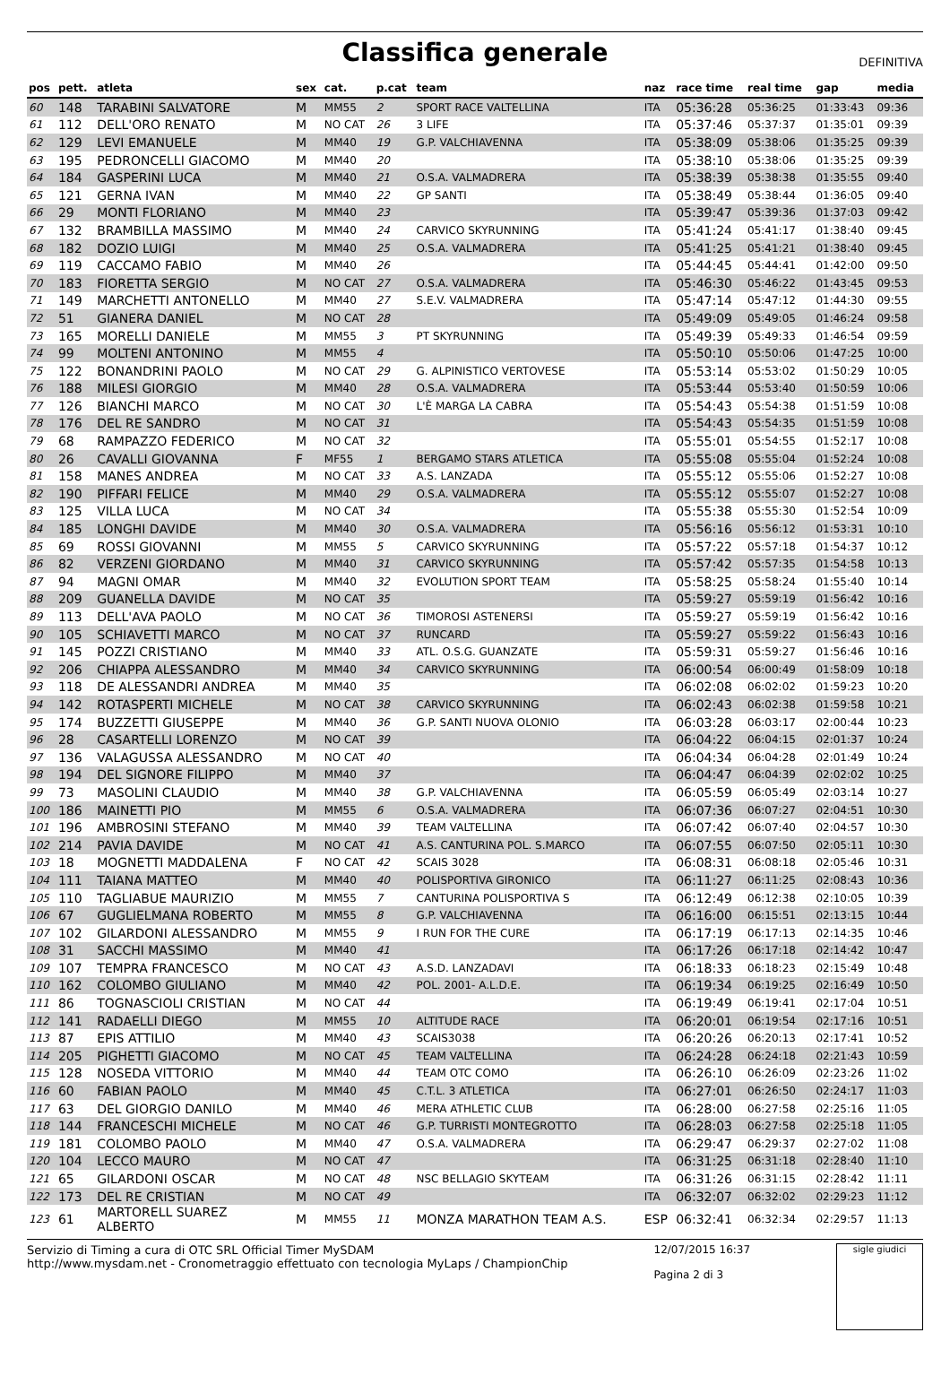Classifica generale
DEFINITIVA
| pos | pett. | atleta | sex | cat. | p.cat | team | naz | race time | real time | gap | media |
| --- | --- | --- | --- | --- | --- | --- | --- | --- | --- | --- | --- |
| 60 | 148 | TARABINI SALVATORE | M | MM55 | 2 | SPORT RACE VALTELLINA | ITA | 05:36:28 | 05:36:25 | 01:33:43 | 09:36 |
| 61 | 112 | DELL'ORO RENATO | M | NO CAT | 26 | 3 LIFE | ITA | 05:37:46 | 05:37:37 | 01:35:01 | 09:39 |
| 62 | 129 | LEVI EMANUELE | M | MM40 | 19 | G.P. VALCHIAVENNA | ITA | 05:38:09 | 05:38:06 | 01:35:25 | 09:39 |
| 63 | 195 | PEDRONCELLI GIACOMO | M | MM40 | 20 | | ITA | 05:38:10 | 05:38:06 | 01:35:25 | 09:39 |
| 64 | 184 | GASPERINI LUCA | M | MM40 | 21 | O.S.A. VALMADRERA | ITA | 05:38:39 | 05:38:38 | 01:35:55 | 09:40 |
| 65 | 121 | GERNA IVAN | M | MM40 | 22 | GP SANTI | ITA | 05:38:49 | 05:38:44 | 01:36:05 | 09:40 |
| 66 | 29 | MONTI FLORIANO | M | MM40 | 23 | | ITA | 05:39:47 | 05:39:36 | 01:37:03 | 09:42 |
| 67 | 132 | BRAMBILLA MASSIMO | M | MM40 | 24 | CARVICO SKYRUNNING | ITA | 05:41:24 | 05:41:17 | 01:38:40 | 09:45 |
| 68 | 182 | DOZIO LUIGI | M | MM40 | 25 | O.S.A. VALMADRERA | ITA | 05:41:25 | 05:41:21 | 01:38:40 | 09:45 |
| 69 | 119 | CACCAMO FABIO | M | MM40 | 26 | | ITA | 05:44:45 | 05:44:41 | 01:42:00 | 09:50 |
| 70 | 183 | FIORETTA SERGIO | M | NO CAT | 27 | O.S.A. VALMADRERA | ITA | 05:46:30 | 05:46:22 | 01:43:45 | 09:53 |
| 71 | 149 | MARCHETTI ANTONELLO | M | MM40 | 27 | S.E.V. VALMADRERA | ITA | 05:47:14 | 05:47:12 | 01:44:30 | 09:55 |
| 72 | 51 | GIANERA DANIEL | M | NO CAT | 28 | | ITA | 05:49:09 | 05:49:05 | 01:46:24 | 09:58 |
| 73 | 165 | MORELLI DANIELE | M | MM55 | 3 | PT SKYRUNNING | ITA | 05:49:39 | 05:49:33 | 01:46:54 | 09:59 |
| 74 | 99 | MOLTENI ANTONINO | M | MM55 | 4 | | ITA | 05:50:10 | 05:50:06 | 01:47:25 | 10:00 |
| 75 | 122 | BONANDRINI PAOLO | M | NO CAT | 29 | G. ALPINISTICO VERTOVESE | ITA | 05:53:14 | 05:53:02 | 01:50:29 | 10:05 |
| 76 | 188 | MILESI GIORGIO | M | MM40 | 28 | O.S.A. VALMADRERA | ITA | 05:53:44 | 05:53:40 | 01:50:59 | 10:06 |
| 77 | 126 | BIANCHI MARCO | M | NO CAT | 30 | L'È MARGA LA CABRA | ITA | 05:54:43 | 05:54:38 | 01:51:59 | 10:08 |
| 78 | 176 | DEL RE SANDRO | M | NO CAT | 31 | | ITA | 05:54:43 | 05:54:35 | 01:51:59 | 10:08 |
| 79 | 68 | RAMPAZZO FEDERICO | M | NO CAT | 32 | | ITA | 05:55:01 | 05:54:55 | 01:52:17 | 10:08 |
| 80 | 26 | CAVALLI GIOVANNA | F | MF55 | 1 | BERGAMO STARS ATLETICA | ITA | 05:55:08 | 05:55:04 | 01:52:24 | 10:08 |
| 81 | 158 | MANES ANDREA | M | NO CAT | 33 | A.S. LANZADA | ITA | 05:55:12 | 05:55:06 | 01:52:27 | 10:08 |
| 82 | 190 | PIFFARI FELICE | M | MM40 | 29 | O.S.A. VALMADRERA | ITA | 05:55:12 | 05:55:07 | 01:52:27 | 10:08 |
| 83 | 125 | VILLA LUCA | M | NO CAT | 34 | | ITA | 05:55:38 | 05:55:30 | 01:52:54 | 10:09 |
| 84 | 185 | LONGHI DAVIDE | M | MM40 | 30 | O.S.A. VALMADRERA | ITA | 05:56:16 | 05:56:12 | 01:53:31 | 10:10 |
| 85 | 69 | ROSSI GIOVANNI | M | MM55 | 5 | CARVICO SKYRUNNING | ITA | 05:57:22 | 05:57:18 | 01:54:37 | 10:12 |
| 86 | 82 | VERZENI GIORDANO | M | MM40 | 31 | CARVICO SKYRUNNING | ITA | 05:57:42 | 05:57:35 | 01:54:58 | 10:13 |
| 87 | 94 | MAGNI OMAR | M | MM40 | 32 | EVOLUTION SPORT TEAM | ITA | 05:58:25 | 05:58:24 | 01:55:40 | 10:14 |
| 88 | 209 | GUANELLA DAVIDE | M | NO CAT | 35 | | ITA | 05:59:27 | 05:59:19 | 01:56:42 | 10:16 |
| 89 | 113 | DELL'AVA PAOLO | M | NO CAT | 36 | TIMOROSI ASTENERSI | ITA | 05:59:27 | 05:59:19 | 01:56:42 | 10:16 |
| 90 | 105 | SCHIAVETTI MARCO | M | NO CAT | 37 | RUNCARD | ITA | 05:59:27 | 05:59:22 | 01:56:43 | 10:16 |
| 91 | 145 | POZZI CRISTIANO | M | MM40 | 33 | ATL. O.S.G. GUANZATE | ITA | 05:59:31 | 05:59:27 | 01:56:46 | 10:16 |
| 92 | 206 | CHIAPPA ALESSANDRO | M | MM40 | 34 | CARVICO SKYRUNNING | ITA | 06:00:54 | 06:00:49 | 01:58:09 | 10:18 |
| 93 | 118 | DE ALESSANDRI ANDREA | M | MM40 | 35 | | ITA | 06:02:08 | 06:02:02 | 01:59:23 | 10:20 |
| 94 | 142 | ROTASPERTI MICHELE | M | NO CAT | 38 | CARVICO SKYRUNNING | ITA | 06:02:43 | 06:02:38 | 01:59:58 | 10:21 |
| 95 | 174 | BUZZETTI GIUSEPPE | M | MM40 | 36 | G.P. SANTI NUOVA OLONIO | ITA | 06:03:28 | 06:03:17 | 02:00:44 | 10:23 |
| 96 | 28 | CASARTELLI LORENZO | M | NO CAT | 39 | | ITA | 06:04:22 | 06:04:15 | 02:01:37 | 10:24 |
| 97 | 136 | VALAGUSSA ALESSANDRO | M | NO CAT | 40 | | ITA | 06:04:34 | 06:04:28 | 02:01:49 | 10:24 |
| 98 | 194 | DEL SIGNORE FILIPPO | M | MM40 | 37 | | ITA | 06:04:47 | 06:04:39 | 02:02:02 | 10:25 |
| 99 | 73 | MASOLINI CLAUDIO | M | MM40 | 38 | G.P. VALCHIAVENNA | ITA | 06:05:59 | 06:05:49 | 02:03:14 | 10:27 |
| 100 | 186 | MAINETTI PIO | M | MM55 | 6 | O.S.A. VALMADRERA | ITA | 06:07:36 | 06:07:27 | 02:04:51 | 10:30 |
| 101 | 196 | AMBROSINI STEFANO | M | MM40 | 39 | TEAM VALTELLINA | ITA | 06:07:42 | 06:07:40 | 02:04:57 | 10:30 |
| 102 | 214 | PAVIA DAVIDE | M | NO CAT | 41 | A.S. CANTURINA POL. S.MARCO | ITA | 06:07:55 | 06:07:50 | 02:05:11 | 10:30 |
| 103 | 18 | MOGNETTI MADDALENA | F | NO CAT | 42 | SCAIS 3028 | ITA | 06:08:31 | 06:08:18 | 02:05:46 | 10:31 |
| 104 | 111 | TAIANA MATTEO | M | MM40 | 40 | POLISPORTIVA GIRONICO | ITA | 06:11:27 | 06:11:25 | 02:08:43 | 10:36 |
| 105 | 110 | TAGLIABUE MAURIZIO | M | MM55 | 7 | CANTURINA POLISPORTIVA S | ITA | 06:12:49 | 06:12:38 | 02:10:05 | 10:39 |
| 106 | 67 | GUGLIELMANA ROBERTO | M | MM55 | 8 | G.P. VALCHIAVENNA | ITA | 06:16:00 | 06:15:51 | 02:13:15 | 10:44 |
| 107 | 102 | GILARDONI ALESSANDRO | M | MM55 | 9 | I RUN FOR THE CURE | ITA | 06:17:19 | 06:17:13 | 02:14:35 | 10:46 |
| 108 | 31 | SACCHI MASSIMO | M | MM40 | 41 | | ITA | 06:17:26 | 06:17:18 | 02:14:42 | 10:47 |
| 109 | 107 | TEMPRA FRANCESCO | M | NO CAT | 43 | A.S.D. LANZADAVI | ITA | 06:18:33 | 06:18:23 | 02:15:49 | 10:48 |
| 110 | 162 | COLOMBO GIULIANO | M | MM40 | 42 | POL. 2001- A.L.D.E. | ITA | 06:19:34 | 06:19:25 | 02:16:49 | 10:50 |
| 111 | 86 | TOGNASCIOLI CRISTIAN | M | NO CAT | 44 | | ITA | 06:19:49 | 06:19:41 | 02:17:04 | 10:51 |
| 112 | 141 | RADAELLI DIEGO | M | MM55 | 10 | ALTITUDE RACE | ITA | 06:20:01 | 06:19:54 | 02:17:16 | 10:51 |
| 113 | 87 | EPIS ATTILIO | M | MM40 | 43 | SCAIS3038 | ITA | 06:20:26 | 06:20:13 | 02:17:41 | 10:52 |
| 114 | 205 | PIGHETTI GIACOMO | M | NO CAT | 45 | TEAM VALTELLINA | ITA | 06:24:28 | 06:24:18 | 02:21:43 | 10:59 |
| 115 | 128 | NOSEDA VITTORIO | M | MM40 | 44 | TEAM OTC COMO | ITA | 06:26:10 | 06:26:09 | 02:23:26 | 11:02 |
| 116 | 60 | FABIAN PAOLO | M | MM40 | 45 | C.T.L. 3 ATLETICA | ITA | 06:27:01 | 06:26:50 | 02:24:17 | 11:03 |
| 117 | 63 | DEL GIORGIO DANILO | M | MM40 | 46 | MERA ATHLETIC CLUB | ITA | 06:28:00 | 06:27:58 | 02:25:16 | 11:05 |
| 118 | 144 | FRANCESCHI MICHELE | M | NO CAT | 46 | G.P. TURRISTI MONTEGROTTO | ITA | 06:28:03 | 06:27:58 | 02:25:18 | 11:05 |
| 119 | 181 | COLOMBO PAOLO | M | MM40 | 47 | O.S.A. VALMADRERA | ITA | 06:29:47 | 06:29:37 | 02:27:02 | 11:08 |
| 120 | 104 | LECCO MAURO | M | NO CAT | 47 | | ITA | 06:31:25 | 06:31:18 | 02:28:40 | 11:10 |
| 121 | 65 | GILARDONI OSCAR | M | NO CAT | 48 | NSC BELLAGIO SKYTEAM | ITA | 06:31:26 | 06:31:15 | 02:28:42 | 11:11 |
| 122 | 173 | DEL RE CRISTIAN | M | NO CAT | 49 | | ITA | 06:32:07 | 06:32:02 | 02:29:23 | 11:12 |
| 123 | 61 | MARTORELL SUAREZ ALBERTO | M | MM55 | 11 | MONZA MARATHON TEAM A.S. | ESP | 06:32:41 | 06:32:34 | 02:29:57 | 11:13 |
Servizio di Timing a cura di OTC SRL Official Timer MySDAM
http://www.mysdam.net - Cronometraggio effettuato con tecnologia MyLaps / ChampionChip
12/07/2015 16:37
Pagina 2 di 3
sigle giudici